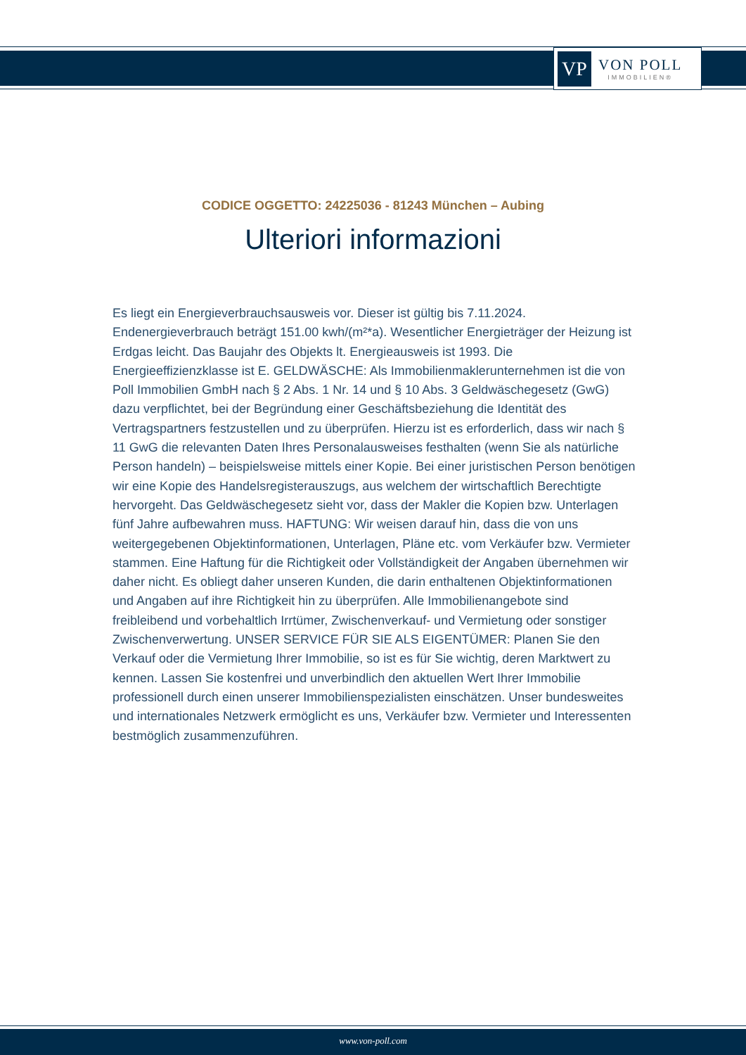VP
VON POLL
IMMOBILIEN®
CODICE OGGETTO: 24225036 - 81243 München – Aubing
Ulteriori informazioni
Es liegt ein Energieverbrauchsausweis vor. Dieser ist gültig bis 7.11.2024. Endenergieverbrauch beträgt 151.00 kwh/(m²*a). Wesentlicher Energieträger der Heizung ist Erdgas leicht. Das Baujahr des Objekts lt. Energieausweis ist 1993. Die Energieeffizienzklasse ist E. GELDWÄSCHE: Als Immobilienmaklerunternehmen ist die von Poll Immobilien GmbH nach § 2 Abs. 1 Nr. 14 und § 10 Abs. 3 Geldwäschegesetz (GwG) dazu verpflichtet, bei der Begründung einer Geschäftsbeziehung die Identität des Vertragspartners festzustellen und zu überprüfen. Hierzu ist es erforderlich, dass wir nach § 11 GwG die relevanten Daten Ihres Personalausweises festhalten (wenn Sie als natürliche Person handeln) – beispielsweise mittels einer Kopie. Bei einer juristischen Person benötigen wir eine Kopie des Handelsregisterauszugs, aus welchem der wirtschaftlich Berechtigte hervorgeht. Das Geldwäschegesetz sieht vor, dass der Makler die Kopien bzw. Unterlagen fünf Jahre aufbewahren muss. HAFTUNG: Wir weisen darauf hin, dass die von uns weitergegebenen Objektinformationen, Unterlagen, Pläne etc. vom Verkäufer bzw. Vermieter stammen. Eine Haftung für die Richtigkeit oder Vollständigkeit der Angaben übernehmen wir daher nicht. Es obliegt daher unseren Kunden, die darin enthaltenen Objektinformationen und Angaben auf ihre Richtigkeit hin zu überprüfen. Alle Immobilienangebote sind freibleibend und vorbehaltlich Irrtümer, Zwischenverkauf- und Vermietung oder sonstiger Zwischenverwertung. UNSER SERVICE FÜR SIE ALS EIGENTÜMER: Planen Sie den Verkauf oder die Vermietung Ihrer Immobilie, so ist es für Sie wichtig, deren Marktwert zu kennen. Lassen Sie kostenfrei und unverbindlich den aktuellen Wert Ihrer Immobilie professionell durch einen unserer Immobilienspezialisten einschätzen. Unser bundesweites und internationales Netzwerk ermöglicht es uns, Verkäufer bzw. Vermieter und Interessenten bestmöglich zusammenzuführen.
www.von-poll.com